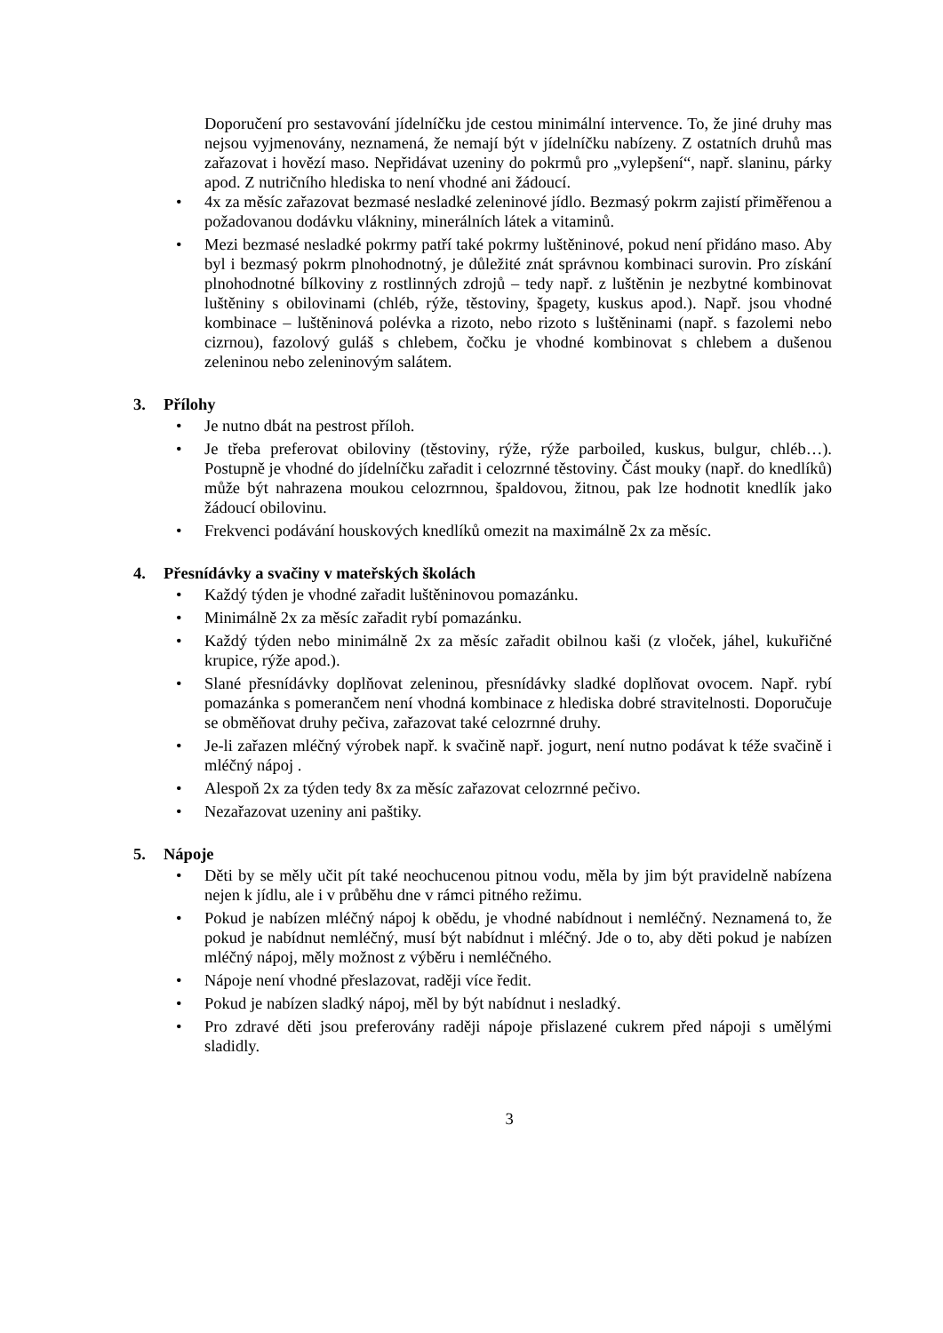Doporučení pro sestavování jídelníčku jde cestou minimální intervence. To, že jiné druhy mas nejsou vyjmenovány, neznamená, že nemají být v jídelníčku nabízeny. Z ostatních druhů mas zařazovat i hovězí maso. Nepřidávat uzeniny do pokrmů pro „vylepšení“, např. slaninu, párky apod. Z nutričního hlediska to není vhodné ani žádoucí.
• 4x za měsíc zařazovat bezmasé nesladké zeleninové jídlo. Bezmasý pokrm zajistí přiměřenou a požadovanou dodávku vlákniny, minerálních látek a vitaminů.
• Mezi bezmasé nesladké pokrmy patří také pokrmy luštěninové, pokud není přidáno maso. Aby byl i bezmasý pokrm plnohodnotný, je důležité znát správnou kombinaci surovin. Pro získání plnohodnotné bílkoviny z rostlinných zdrojů – tedy např. z luštěnin je nezbytné kombinovat luštěniny s obilovinami (chléb, rýže, těstoviny, špagety, kuskus apod.). Např. jsou vhodné kombinace – luštěninová polévka a rizoto, nebo rizoto s luštěninami (např. s fazolemi nebo cizrnou), fazolový guláš s chlebem, čočku je vhodné kombinovat s chlebem a dušenou zeleninou nebo zeleninovým salátem.
3. Přílohy
• Je nutno dbát na pestrost příloh.
• Je třeba preferovat obiloviny (těstoviny, rýže, rýže parboiled, kuskus, bulgur, chléb…). Postupně je vhodné do jídelníčku zařadit i celozrnné těstoviny. Část mouky (např. do knedlíků) může být nahrazena moukou celozrnnou, špaldovou, žitnou, pak lze hodnotit knedlík jako žádoucí obilovinu.
• Frekvenci podávání houskových knedlíků omezit na maximálně 2x za měsíc.
4. Přesnídávky a svačiny v mateřských školách
• Každý týden je vhodné zařadit luštěninovou pomazánku.
• Minimálně 2x za měsíc zařadit rybí pomazánku.
• Každý týden nebo minimálně 2x za měsíc zařadit obilnou kaši (z vloček, jáhel, kukuřičné krupice, rýže apod.).
• Slané přesnídávky doplňovat zeleninou, přesnídávky sladké doplňovat ovocem. Např. rybí pomazánka s pomerančem není vhodná kombinace z hlediska dobré stravitelnosti. Doporučuje se obměňovat druhy pečiva, zařazovat také celozrnné druhy.
• Je-li zařazen mléčný výrobek např. k svačině např. jogurt, není nutno podávat k téže svačině i mléčný nápoj .
• Alespoň 2x za týden tedy 8x za měsíc zařazovat celozrnné pečivo.
• Nezařazovat uzeniny ani paštiky.
5. Nápoje
• Děti by se měly učit pít také neochucenou pitnou vodu, měla by jim být pravidelně nabízena nejen k jídlu, ale i v průběhu dne v rámci pitného režimu.
• Pokud je nabízen mléčný nápoj k obědu, je vhodné nabídnout i nemléčný. Neznamená to, že pokud je nabídnut nemléčný, musí být nabídnut i mléčný. Jde o to, aby děti pokud je nabízen mléčný nápoj, měly možnost z výběru i nemléčného.
• Nápoje není vhodné přeslazovat, raději více ředit.
• Pokud je nabízen sladký nápoj, měl by být nabídnut i nesladký.
• Pro zdravé děti jsou preferovány raději nápoje přislazené cukrem před nápoji s umělými sladidly.
3